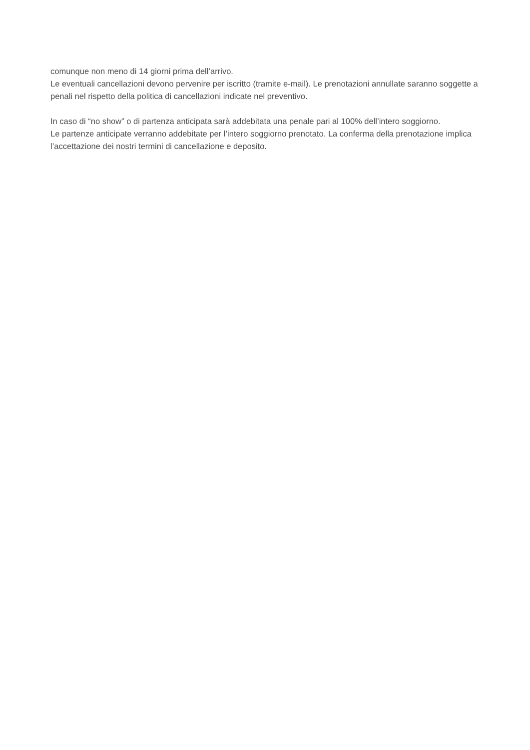comunque non meno di 14 giorni prima dell’arrivo.
Le eventuali cancellazioni devono pervenire per iscritto (tramite e-mail). Le prenotazioni annullate saranno soggette a penali nel rispetto della politica di cancellazioni indicate nel preventivo.
In caso di “no show” o di partenza anticipata sarà addebitata una penale pari al 100% dell’intero soggiorno.
Le partenze anticipate verranno addebitate per l’intero soggiorno prenotato. La conferma della prenotazione implica l’accettazione dei nostri termini di cancellazione e deposito.